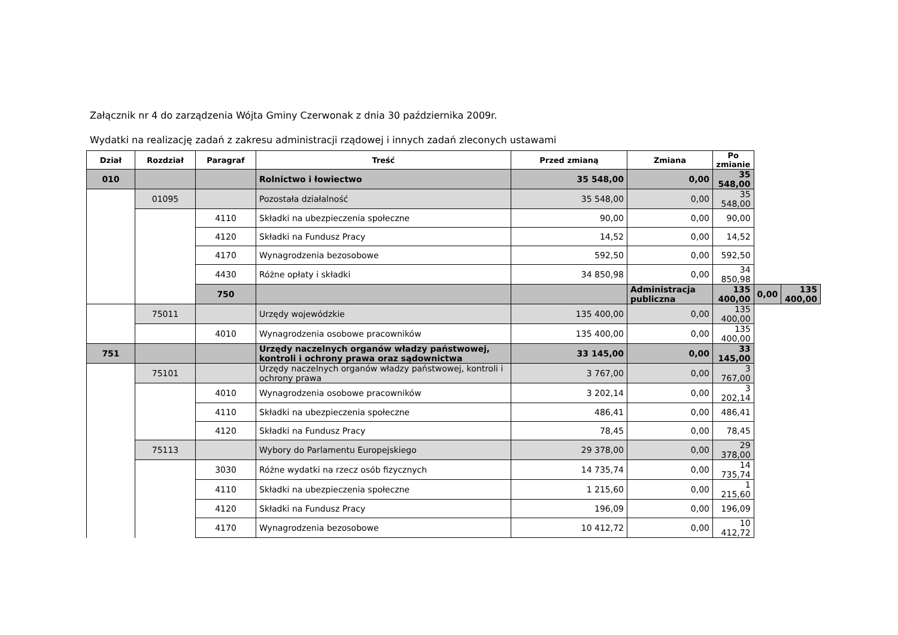Załącznik nr 4 do zarządzenia Wójta Gminy Czerwonak z dnia 30 października 2009r.
Wydatki na realizację zadań z zakresu administracji rządowej i innych zadań zleconych ustawami
| Dział | Rozdział | Paragraf | Treść | Przed zmianą | Zmiana | Po zmianie | | |
| --- | --- | --- | --- | --- | --- | --- | --- | --- |
| 010 | | | Rolnictwo i łowiectwo | 35 548,00 | 0,00 | 35 548,00 | | |
| | 01095 | | Pozostała działalność | 35 548,00 | 0,00 | 35 548,00 | | |
| | | 4110 | Składki na ubezpieczenia społeczne | 90,00 | 0,00 | 90,00 | | |
| | | 4120 | Składki na Fundusz Pracy | 14,52 | 0,00 | 14,52 | | |
| | | 4170 | Wynagrodzenia bezosobowe | 592,50 | 0,00 | 592,50 | | |
| | | 4430 | Różne opłaty i składki | 34 850,98 | 0,00 | 34 850,98 | | |
| | | 750 | | | Administracja publiczna | 135 400,00 | 0,00 | 135 400,00 |
| | 75011 | | Urzędy wojewódzkie | 135 400,00 | 0,00 | 135 400,00 | | |
| | | 4010 | Wynagrodzenia osobowe pracowników | 135 400,00 | 0,00 | 135 400,00 | | |
| 751 | | | Urzędy naczelnych organów władzy państwowej, kontroli i ochrony prawa oraz sądownictwa | 33 145,00 | 0,00 | 33 145,00 | | |
| | 75101 | | Urzędy naczelnych organów władzy państwowej, kontroli i ochrony prawa | 3 767,00 | 0,00 | 3 767,00 | | |
| | | 4010 | Wynagrodzenia osobowe pracowników | 3 202,14 | 0,00 | 3 202,14 | | |
| | | 4110 | Składki na ubezpieczenia społeczne | 486,41 | 0,00 | 486,41 | | |
| | | 4120 | Składki na Fundusz Pracy | 78,45 | 0,00 | 78,45 | | |
| | 75113 | | Wybory do Parlamentu Europejskiego | 29 378,00 | 0,00 | 29 378,00 | | |
| | | 3030 | Różne wydatki na rzecz osób fizycznych | 14 735,74 | 0,00 | 14 735,74 | | |
| | | 4110 | Składki na ubezpieczenia społeczne | 1 215,60 | 0,00 | 1 215,60 | | |
| | | 4120 | Składki na Fundusz Pracy | 196,09 | 0,00 | 196,09 | | |
| | | 4170 | Wynagrodzenia bezosobowe | 10 412,72 | 0,00 | 10 412,72 | | |